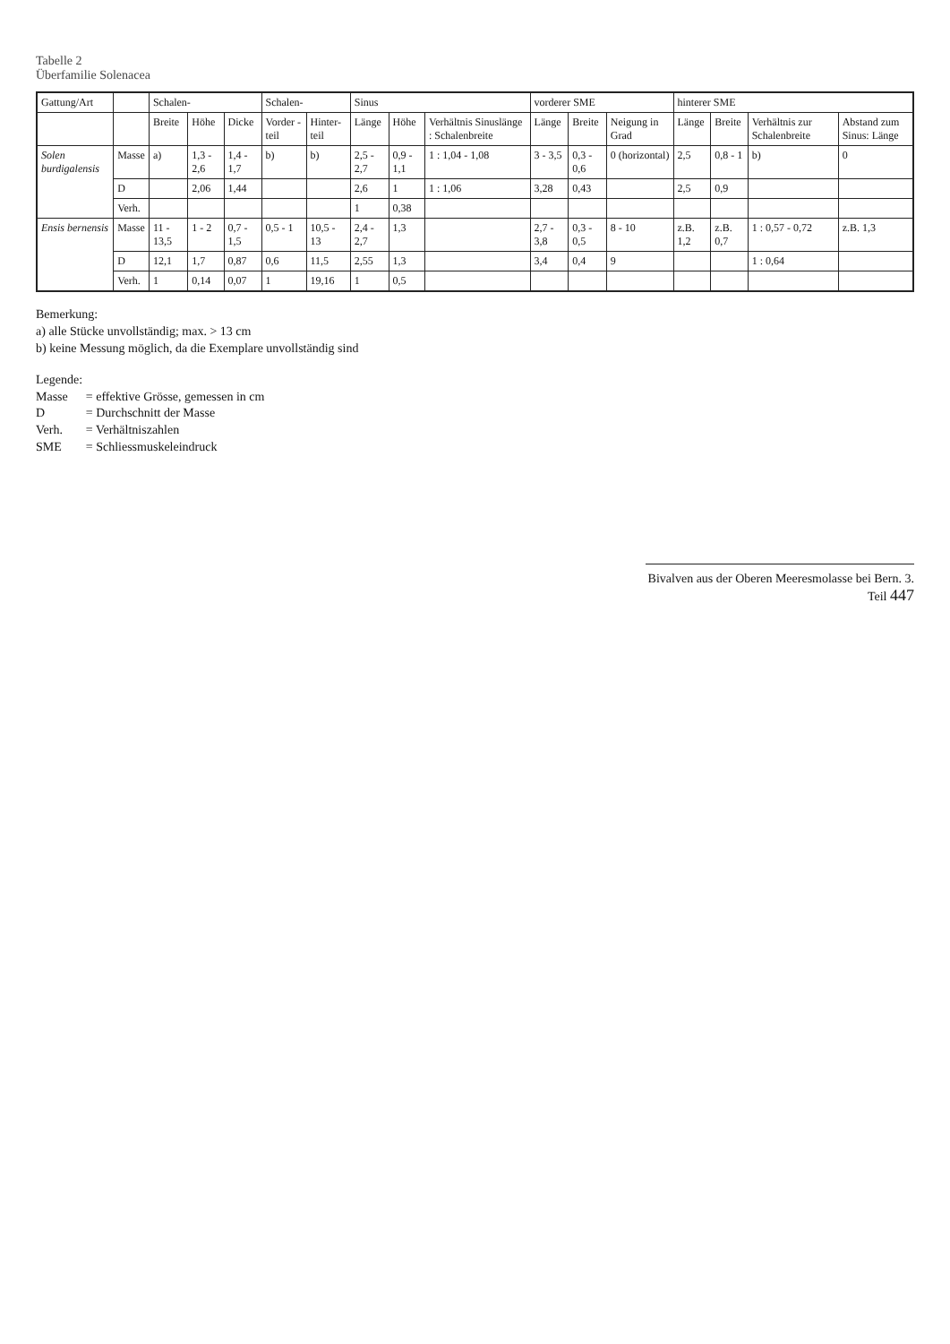Tabelle 2
Überfamilie Solenacea
| Gattung/Art | | Schalen- | | | Schalen- | | Sinus | | | vorderer SME | | | hinterer SME | | | |
| --- | --- | --- | --- | --- | --- | --- | --- | --- | --- | --- | --- | --- | --- | --- | --- | --- |
| | | Breite | Höhe | Dicke | Vorder -teil | Hinter-teil | Länge | Höhe | Verhältnis Sinuslänge : Schalenbreite | Länge | Breite | Neigung in Grad | Länge | Breite | Verhältnis zur Schalenbreite | Abstand zum Sinus: Länge |
| Solen burdigalensis | Masse | a) | 1,3 - 2,6 | 1,4 - 1,7 | b) | b) | 2,5 - 2,7 | 0,9 - 1,1 | 1 : 1,04 - 1,08 | 3 - 3,5 | 0,3 - 0,6 | 0 (horizontal) | 2,5 | 0,8 - 1 | b) | 0 |
| | D | | 2,06 | 1,44 | | | 2,6 | 1 | 1 : 1,06 | 3,28 | 0,43 | | 2,5 | 0,9 | | |
| | Verh. | | | | | | 1 | 0,38 | | | | | | | | |
| Ensis bernensis | Masse | 11 - 13,5 | 1 - 2 | 0,7 - 1,5 | 0,5 - 1 | 10,5 - 13 | 2,4 - 2,7 | 1,3 | | 2,7 - 3,8 | 0,3 - 0,5 | 8 - 10 | z.B. 1,2 | z.B. 0,7 | 1 : 0,57 - 0,72 | z.B. 1,3 |
| | D | 12,1 | 1,7 | 0,87 | 0,6 | 11,5 | 2,55 | 1,3 | | 3,4 | 0,4 | 9 | | | 1 : 0,64 | |
| | Verh. | 1 | 0,14 | 0,07 | 1 | 19,16 | 1 | 0,5 | | | | | | | | |
Bemerkung:
a) alle Stücke unvollständig; max. > 13 cm
b) keine Messung möglich, da die Exemplare unvollständig sind
Legende:
| Masse | = effektive Grösse, gemessen in cm |
| D | = Durchschnitt der Masse |
| Verh. | = Verhältniszahlen |
| SME | = Schliessmuskeleindruck |
Bivalven aus der Oberen Meeresmolasse bei Bern. 3. Teil 447